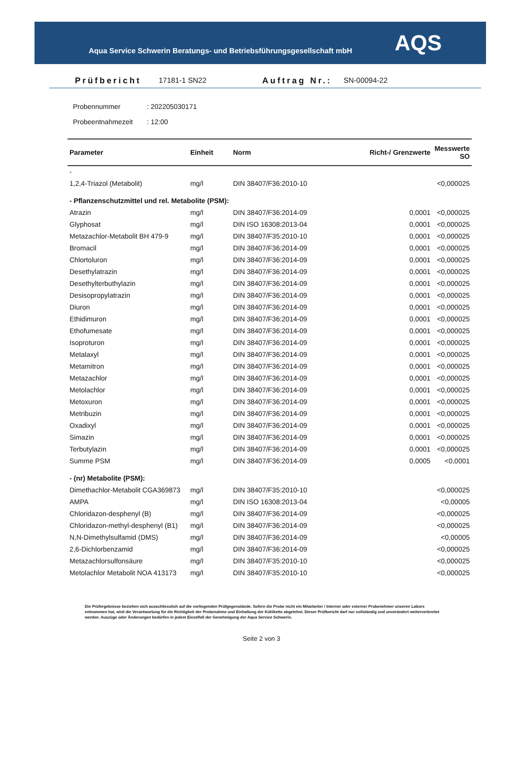Aqua Service Schwerin Beratungs- und Betriebsführungsgesellschaft mbH
AQS
Prüfbericht 17181-1 SN22 Auftrag Nr.: SN-00094-22
Probennummer: 202205030171
Probeentnahmezeit: 12:00
| Parameter | Einheit | Norm | Richt-/ Grenzwerte | Messwerte SO |
| --- | --- | --- | --- | --- |
| - | | | | |
| 1,2,4-Triazol (Metabolit) | mg/l | DIN 38407/F36:2010-10 | | <0,000025 |
| - Pflanzenschutzmittel und rel. Metabolite (PSM): | | | | |
| Atrazin | mg/l | DIN 38407/F36:2014-09 | 0,0001 | <0,000025 |
| Glyphosat | mg/l | DIN ISO 16308:2013-04 | 0,0001 | <0,000025 |
| Metazachlor-Metabolit BH 479-9 | mg/l | DIN 38407/F35:2010-10 | 0,0001 | <0,000025 |
| Bromacil | mg/l | DIN 38407/F36:2014-09 | 0,0001 | <0,000025 |
| Chlortoluron | mg/l | DIN 38407/F36:2014-09 | 0,0001 | <0,000025 |
| Desethylatrazin | mg/l | DIN 38407/F36:2014-09 | 0,0001 | <0,000025 |
| Desethylterbuthylazin | mg/l | DIN 38407/F36:2014-09 | 0,0001 | <0,000025 |
| Desisopropylatrazin | mg/l | DIN 38407/F36:2014-09 | 0,0001 | <0,000025 |
| Diuron | mg/l | DIN 38407/F36:2014-09 | 0,0001 | <0,000025 |
| Ethidimuron | mg/l | DIN 38407/F36:2014-09 | 0,0001 | <0,000025 |
| Ethofumesate | mg/l | DIN 38407/F36:2014-09 | 0,0001 | <0,000025 |
| Isoproturon | mg/l | DIN 38407/F36:2014-09 | 0,0001 | <0,000025 |
| Metalaxyl | mg/l | DIN 38407/F36:2014-09 | 0,0001 | <0,000025 |
| Metamitron | mg/l | DIN 38407/F36:2014-09 | 0,0001 | <0,000025 |
| Metazachlor | mg/l | DIN 38407/F36:2014-09 | 0,0001 | <0,000025 |
| Metolachlor | mg/l | DIN 38407/F36:2014-09 | 0,0001 | <0,000025 |
| Metoxuron | mg/l | DIN 38407/F36:2014-09 | 0,0001 | <0,000025 |
| Metribuzin | mg/l | DIN 38407/F36:2014-09 | 0,0001 | <0,000025 |
| Oxadixyl | mg/l | DIN 38407/F36:2014-09 | 0,0001 | <0,000025 |
| Simazin | mg/l | DIN 38407/F36:2014-09 | 0,0001 | <0,000025 |
| Terbutylazin | mg/l | DIN 38407/F36:2014-09 | 0,0001 | <0,000025 |
| Summe PSM | mg/l | DIN 38407/F36:2014-09 | 0,0005 | <0,0001 |
| - (nr) Metabolite (PSM): | | | | |
| Dimethachlor-Metabolit CGA369873 | mg/l | DIN 38407/F35:2010-10 | | <0,000025 |
| AMPA | mg/l | DIN ISO 16308:2013-04 | | <0,00005 |
| Chloridazon-desphenyl (B) | mg/l | DIN 38407/F36:2014-09 | | <0,000025 |
| Chloridazon-methyl-desphenyl (B1) | mg/l | DIN 38407/F36:2014-09 | | <0,000025 |
| N,N-Dimethylsulfamid (DMS) | mg/l | DIN 38407/F36:2014-09 | | <0,00005 |
| 2,6-Dichlorbenzamid | mg/l | DIN 38407/F36:2014-09 | | <0,000025 |
| Metazachlorsulfonsäure | mg/l | DIN 38407/F35:2010-10 | | <0,000025 |
| Metolachlor Metabolit NOA 413173 | mg/l | DIN 38407/F35:2010-10 | | <0,000025 |
Die Prüfergebnisse beziehen sich ausschliesslich auf die vorliegenden Prüfgegenstände. Sofern die Probe nicht ein Mitarbeiter / Interner oder externer Probenehmer unseren Labors entnommen hat, wird die Verantwortung für die Richtigkeit der Probenahme und Einhaltung der Kühlkette abgelehnt. Dieser Prüfbericht darf nur vollständig und unverändert weiterverbreitet werden. Auszüge oder Änderungen bedürfen in jedem Einzelfall der Genehmigung der Aqua Service Schwerin.
Seite 2 von 3